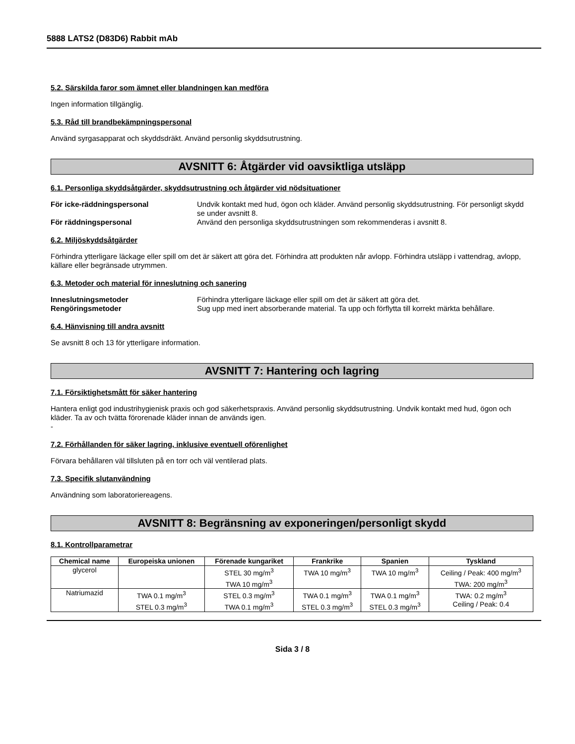5888 LATS2 (D83D6) Rabbit mAb
5.2. Särskilda faror som ämnet eller blandningen kan medföra
Ingen information tillgänglig.
5.3. Råd till brandbekämpningspersonal
Använd syrgasapparat och skyddsdräkt. Använd personlig skyddsutrustning.
AVSNITT 6: Åtgärder vid oavsiktliga utsläpp
6.1. Personliga skyddsåtgärder, skyddsutrustning och åtgärder vid nödsituationer
För icke-räddningspersonal Undvik kontakt med hud, ögon och kläder. Använd personlig skyddsutrustning. För personligt skydd se under avsnitt 8. För räddningspersonal Använd den personliga skyddsutrustningen som rekommenderas i avsnitt 8.
6.2. Miljöskyddsåtgärder
Förhindra ytterligare läckage eller spill om det är säkert att göra det. Förhindra att produkten når avlopp. Förhindra utsläpp i vattendrag, avlopp, källare eller begränsade utrymmen.
6.3. Metoder och material för inneslutning och sanering
Inneslutningsmetoder Förhindra ytterligare läckage eller spill om det är säkert att göra det. Rengöringsmetoder Sug upp med inert absorberande material. Ta upp och förflytta till korrekt märkta behållare.
6.4. Hänvisning till andra avsnitt
Se avsnitt 8 och 13 för ytterligare information.
AVSNITT 7: Hantering och lagring
7.1. Försiktighetsmått för säker hantering
Hantera enligt god industrihygienisk praxis och god säkerhetspraxis. Använd personlig skyddsutrustning. Undvik kontakt med hud, ögon och kläder. Ta av och tvätta förorenade kläder innan de används igen.
-
7.2. Förhållanden för säker lagring, inklusive eventuell oförenlighet
Förvara behållaren väl tillsluten på en torr och väl ventilerad plats.
7.3. Specifik slutanvändning
Användning som laboratoriereagens.
AVSNITT 8: Begränsning av exponeringen/personligt skydd
8.1. Kontrollparametrar
| Chemical name | Europeiska unionen | Förenade kungariket | Frankrike | Spanien | Tyskland |
| --- | --- | --- | --- | --- | --- |
| glycerol | | STEL 30 mg/m<sup>3</sup> TWA 10 mg/m<sup>3</sup> | TWA 10 mg/m<sup>3</sup> | TWA 10 mg/m<sup>3</sup> | Ceiling / Peak: 400 mg/m<sup>3</sup> TWA: 200 mg/m<sup>3</sup> |
| Natriumazid | TWA 0.1 mg/m<sup>3</sup> STEL 0.3 mg/m<sup>3</sup> | STEL 0.3 mg/m<sup>3</sup> TWA 0.1 mg/m<sup>3</sup> | TWA 0.1 mg/m<sup>3</sup> STEL 0.3 mg/m<sup>3</sup> | TWA 0.1 mg/m<sup>3</sup> STEL 0.3 mg/m<sup>3</sup> | TWA: 0.2 mg/m<sup>3</sup> Ceiling / Peak: 0.4 |
Sida 3 / 8